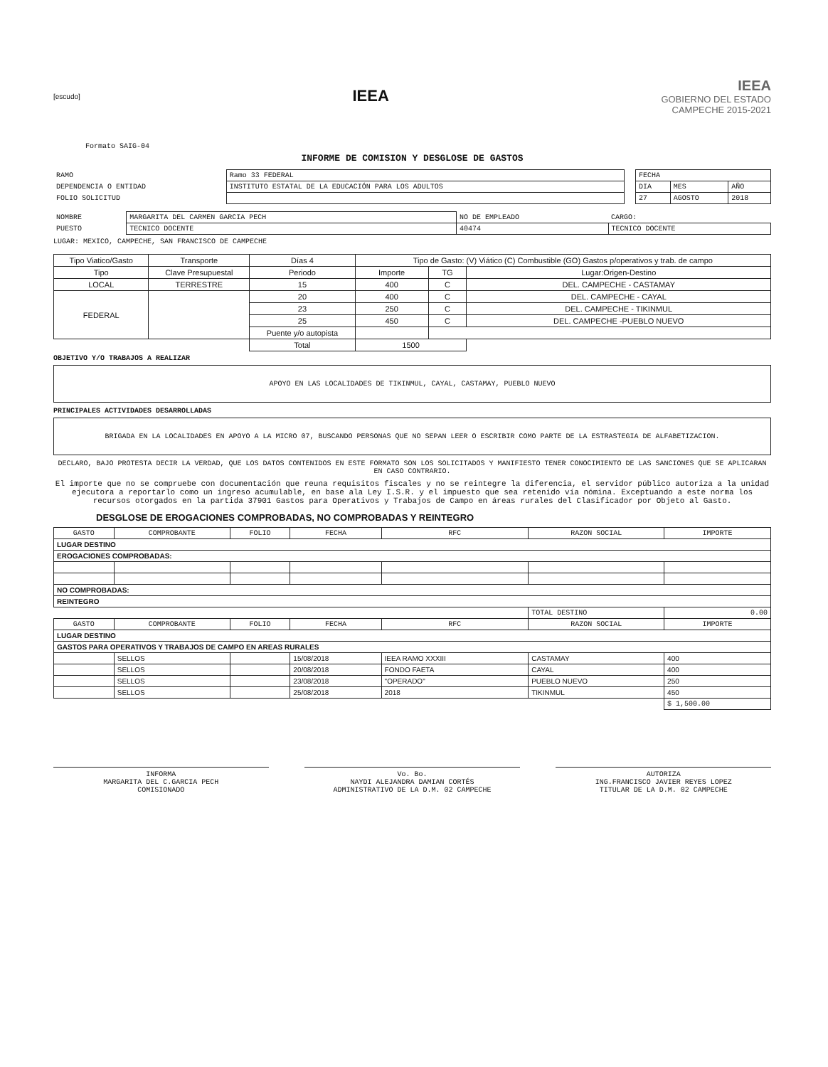[escudo]
IEEA
IEEA
GOBIERNO DEL ESTADO
CAMPECHE 2015-2021
Formato SAIG-04
INFORME DE COMISION Y DESGLOSE DE GASTOS
| RAMO | Ramo 33 FEDERAL | | FECHA | | |
| DEPENDENCIA O ENTIDAD | INSTITUTO ESTATAL DE LA EDUCACIÓN PARA LOS ADULTOS | | DIA | MES | AÑO |
| FOLIO SOLICITUD | | | 27 | AGOSTO | 2018 |
| NOMBRE | MARGARITA DEL CARMEN GARCIA PECH | NO DE EMPLEADO | CARGO: |
| PUESTO | TECNICO DOCENTE | 40474 | TECNICO DOCENTE |
LUGAR: MEXICO, CAMPECHE, SAN FRANCISCO DE CAMPECHE
| Tipo Viatico/Gasto | Transporte | Días 4 | Tipo de Gasto: (V) Viático (C) Combustible (GO) Gastos p/operativos y trab. de campo | | |
| --- | --- | --- | --- | --- | --- |
| Tipo | Clave Presupuestal | Periodo | Importe | TG | Lugar:Origen-Destino |
| LOCAL | TERRESTRE | 15 | 400 | C | DEL. CAMPECHE - CASTAMAY |
| FEDERAL | | 20 | 400 | C | DEL. CAMPECHE - CAYAL |
| | | 23 | 250 | C | DEL. CAMPECHE - TIKINMUL |
| | | 25 | 450 | C | DEL. CAMPECHE -PUEBLO NUEVO |
| | | Puente y/o autopista | | | |
| | | Total | 1500 | | |
OBJETIVO Y/O TRABAJOS A REALIZAR
APOYO EN LAS LOCALIDADES DE TIKINMUL, CAYAL, CASTAMAY, PUEBLO NUEVO
PRINCIPALES ACTIVIDADES DESARROLLADAS
BRIGADA EN LA LOCALIDADES EN APOYO A LA MICRO 07, BUSCANDO PERSONAS QUE NO SEPAN LEER O ESCRIBIR COMO PARTE DE LA ESTRASTEGIA DE ALFABETIZACION.
DECLARO, BAJO PROTESTA DECIR LA VERDAD, QUE LOS DATOS CONTENIDOS EN ESTE FORMATO SON LOS SOLICITADOS Y MANIFIESTO TENER CONOCIMIENTO DE LAS SANCIONES QUE SE APLICARAN EN CASO CONTRARIO.
El importe que no se compruebe con documentación que reuna requisitos fiscales y no se reintegre la diferencia, el servidor público autoriza a la unidad ejecutora a reportarlo como un ingreso acumulable, en base ala Ley I.S.R. y el impuesto que sea retenido vía nómina. Exceptuando a este norma los recursos otorgados en la partida 37901 Gastos para Operativos y Trabajos de Campo en áreas rurales del Clasificador por Objeto al Gasto.
DESGLOSE DE EROGACIONES COMPROBADAS, NO COMPROBADAS Y REINTEGRO
| GASTO | COMPROBANTE | FOLIO | FECHA | RFC | RAZON SOCIAL | IMPORTE |
| --- | --- | --- | --- | --- | --- | --- |
| LUGAR DESTINO | | | | | | |
| EROGACIONES COMPROBADAS: | | | | | | |
| NO COMPROBADAS: | | | | | | |
| REINTEGRO | | | | | | |
| | | | | | TOTAL DESTINO | 0.00 |
| GASTO | COMPROBANTE | FOLIO | FECHA | RFC | RAZON SOCIAL | IMPORTE |
| LUGAR DESTINO | | | | | | |
| GASTOS PARA OPERATIVOS Y TRABAJOS DE CAMPO EN AREAS RURALES | | | | | | |
| | SELLOS | | 15/08/2018 | IEEA RAMO XXXIII | CASTAMAY | 400 |
| | SELLOS | | 20/08/2018 | FONDO FAETA | CAYAL | 400 |
| | SELLOS | | 23/08/2018 | "OPERADO" | PUEBLO NUEVO | 250 |
| | SELLOS | | 25/08/2018 | 2018 | TIKINMUL | 450 |
| | | | | | | $ 1,500.00 |
INFORMA
MARGARITA DEL C.GARCIA PECH
COMISIONADO
Vo. Bo.
NAYDI ALEJANDRA DAMIAN CORTÉS
ADMINISTRATIVO DE LA D.M. 02 CAMPECHE
AUTORIZA
ING.FRANCISCO JAVIER REYES LOPEZ
TITULAR DE LA D.M. 02 CAMPECHE